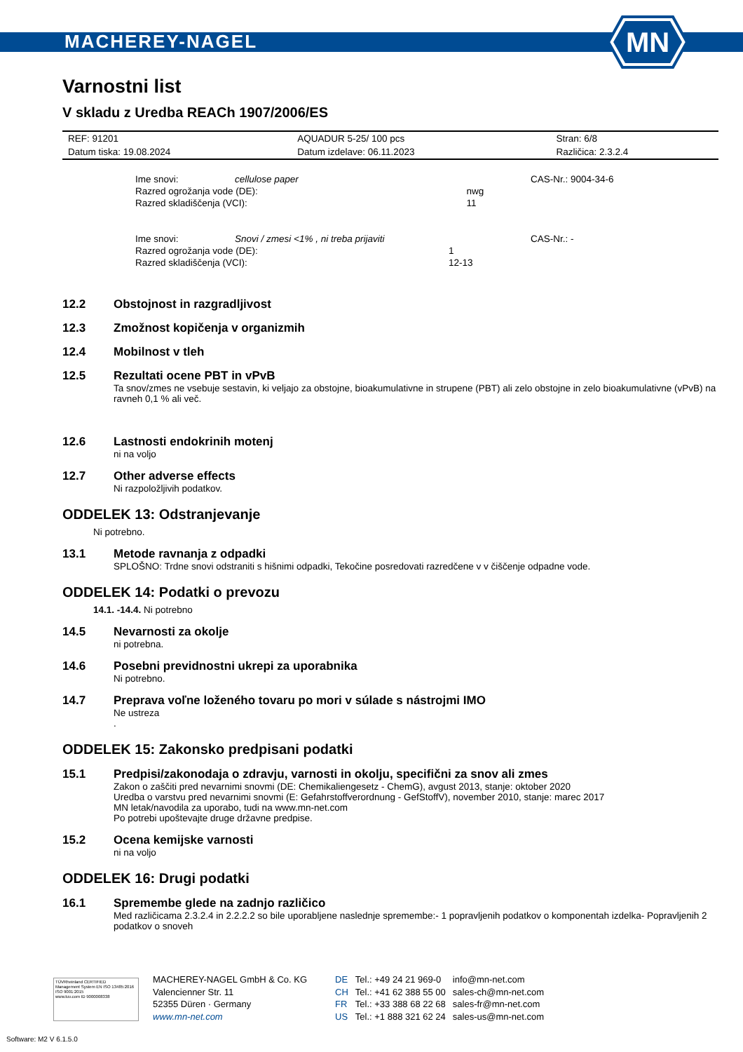MACHEREY-NAGEL
MN
Varnostni list
V skladu z Uredba REACh 1907/2006/ES
| REF: 91201 | AQUADUR 5-25/ 100 pcs | Stran: 6/8 |
| Datum tiska: 19.08.2024 | Datum izdelave: 06.11.2023 | Različica: 2.3.2.4 |
| Ime snovi: | cellulose paper | | CAS-Nr.: 9004-34-6 |
| Razred ogrožanja vode (DE): | | nwg | |
| Razred skladiščenja (VCI): | | 11 | |
| Ime snovi: | Snovi / zmesi <1% , ni treba prijaviti | | CAS-Nr.: - |
| Razred ogrožanja vode (DE): | | 1 | |
| Razred skladiščenja (VCI): | | 12-13 | |
12.2 Obstojnost in razgradljivost
12.3 Zmožnost kopičenja v organizmih
12.4 Mobilnost v tleh
12.5 Rezultati ocene PBT in vPvB
Ta snov/zmes ne vsebuje sestavin, ki veljajo za obstojne, bioakumulativne in strupene (PBT) ali zelo obstojne in zelo bioakumulativne (vPvB) na ravneh 0,1 % ali več.
12.6 Lastnosti endokrinih motenj
ni na voljo
12.7 Other adverse effects
Ni razpoložljivih podatkov.
ODDELEK 13: Odstranjevanje
Ni potrebno.
13.1 Metode ravnanja z odpadki
SPLOŠNO: Trdne snovi odstraniti s hišnimi odpadki, Tekočine posredovati razredčene v v čiščenje odpadne vode.
ODDELEK 14: Podatki o prevozu
14.1. -14.4. Ni potrebno
14.5 Nevarnosti za okolje
ni potrebna.
14.6 Posebni previdnostni ukrepi za uporabnika
Ni potrebno.
14.7 Preprava voľne loženého tovaru po mori v súlade s nástrojmi IMO
Ne ustreza
.
ODDELEK 15: Zakonsko predpisani podatki
15.1 Predpisi/zakonodaja o zdravju, varnosti in okolju, specifični za snov ali zmes
Zakon o zaščiti pred nevarnimi snovmi (DE: Chemikaliengesetz - ChemG), avgust 2013, stanje: oktober 2020
Uredba o varstvu pred nevarnimi snovmi (E: Gefahrstoffverordnung - GefStoffV), november 2010, stanje: marec 2017
MN letak/navodila za uporabo, tudi na www.mn-net.com
Po potrebi upoštevajte druge državne predpise.
15.2 Ocena kemijske varnosti
ni na voljo
ODDELEK 16: Drugi podatki
16.1 Spremembe glede na zadnjo različico
Med različicama 2.3.2.4 in 2.2.2.2 so bile uporabljene naslednje spremembe:- 1 popravljenih podatkov o komponentah izdelka- Popravljenih 2 podatkov o snoveh
TÜVRheinland CERTIFIED
Management System EN ISO 13485:2016 ISO 9001:2015
www.tuv.com ID 9000008338
MACHEREY-NAGEL GmbH & Co. KG
Valencienner Str. 11
52355 Düren · Germany
www.mn-net.com
| DE | Tel.: +49 24 21 969-0 | info@mn-net.com |
| CH | Tel.: +41 62 388 55 00 | sales-ch@mn-net.com |
| FR | Tel.: +33 388 68 22 68 | sales-fr@mn-net.com |
| US | Tel.: +1 888 321 62 24 | sales-us@mn-net.com |
Software: M2 V 6.1.5.0